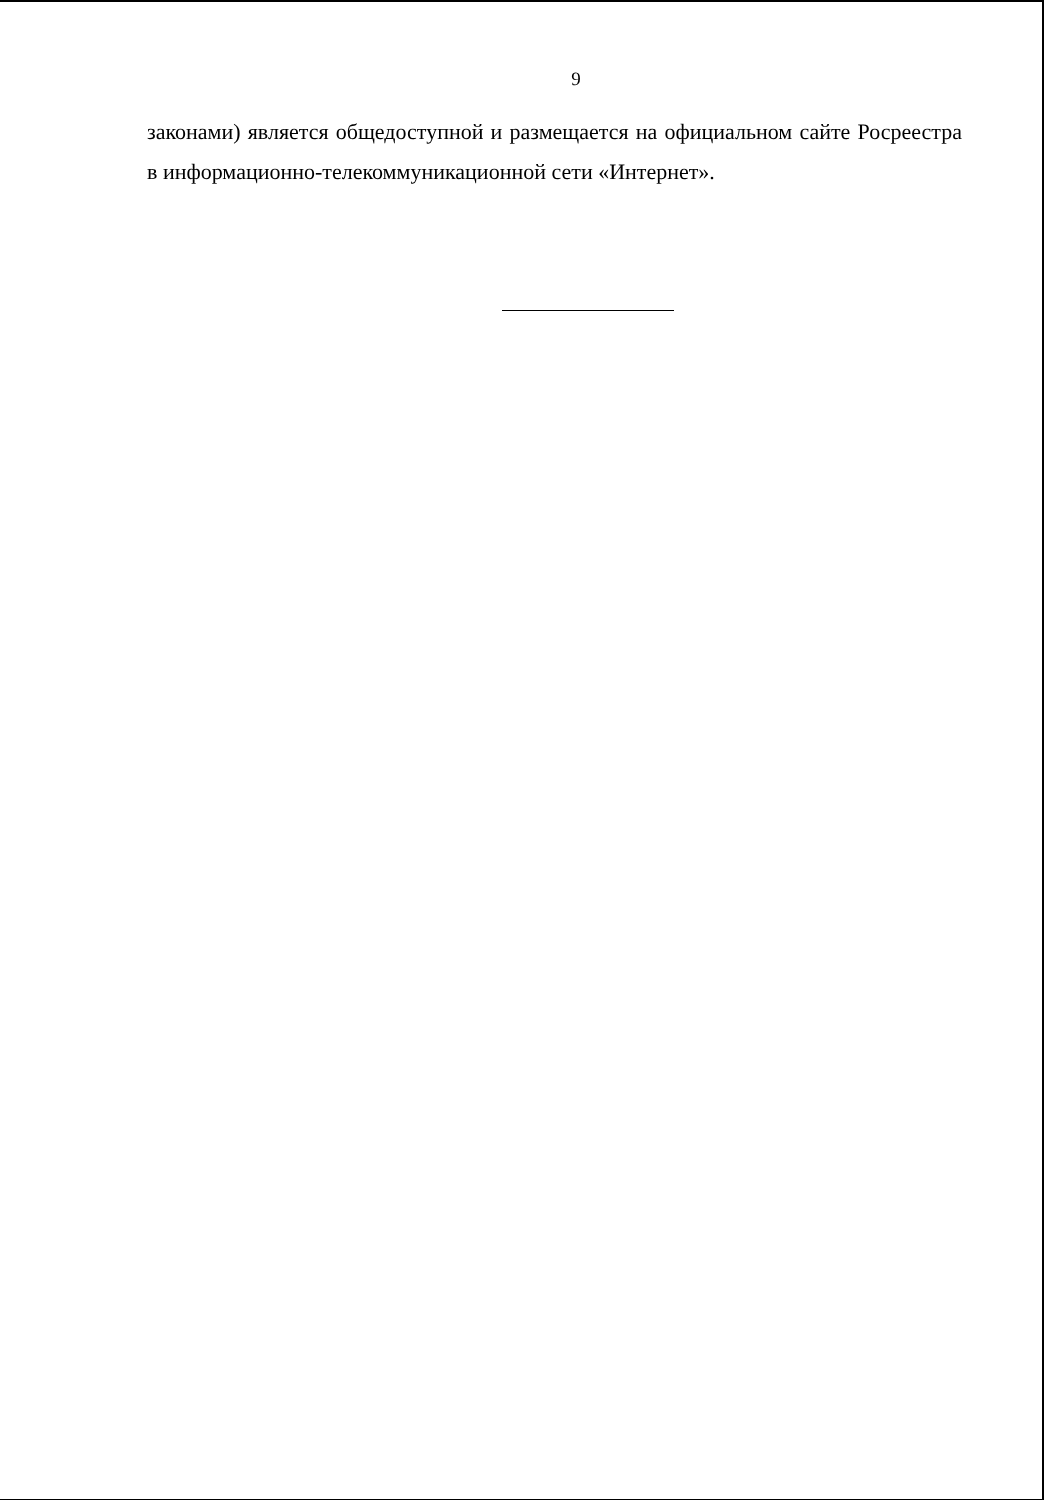9
законами) является общедоступной и размещается на официальном сайте Росреестра в информационно-телекоммуникационной сети «Интернет».